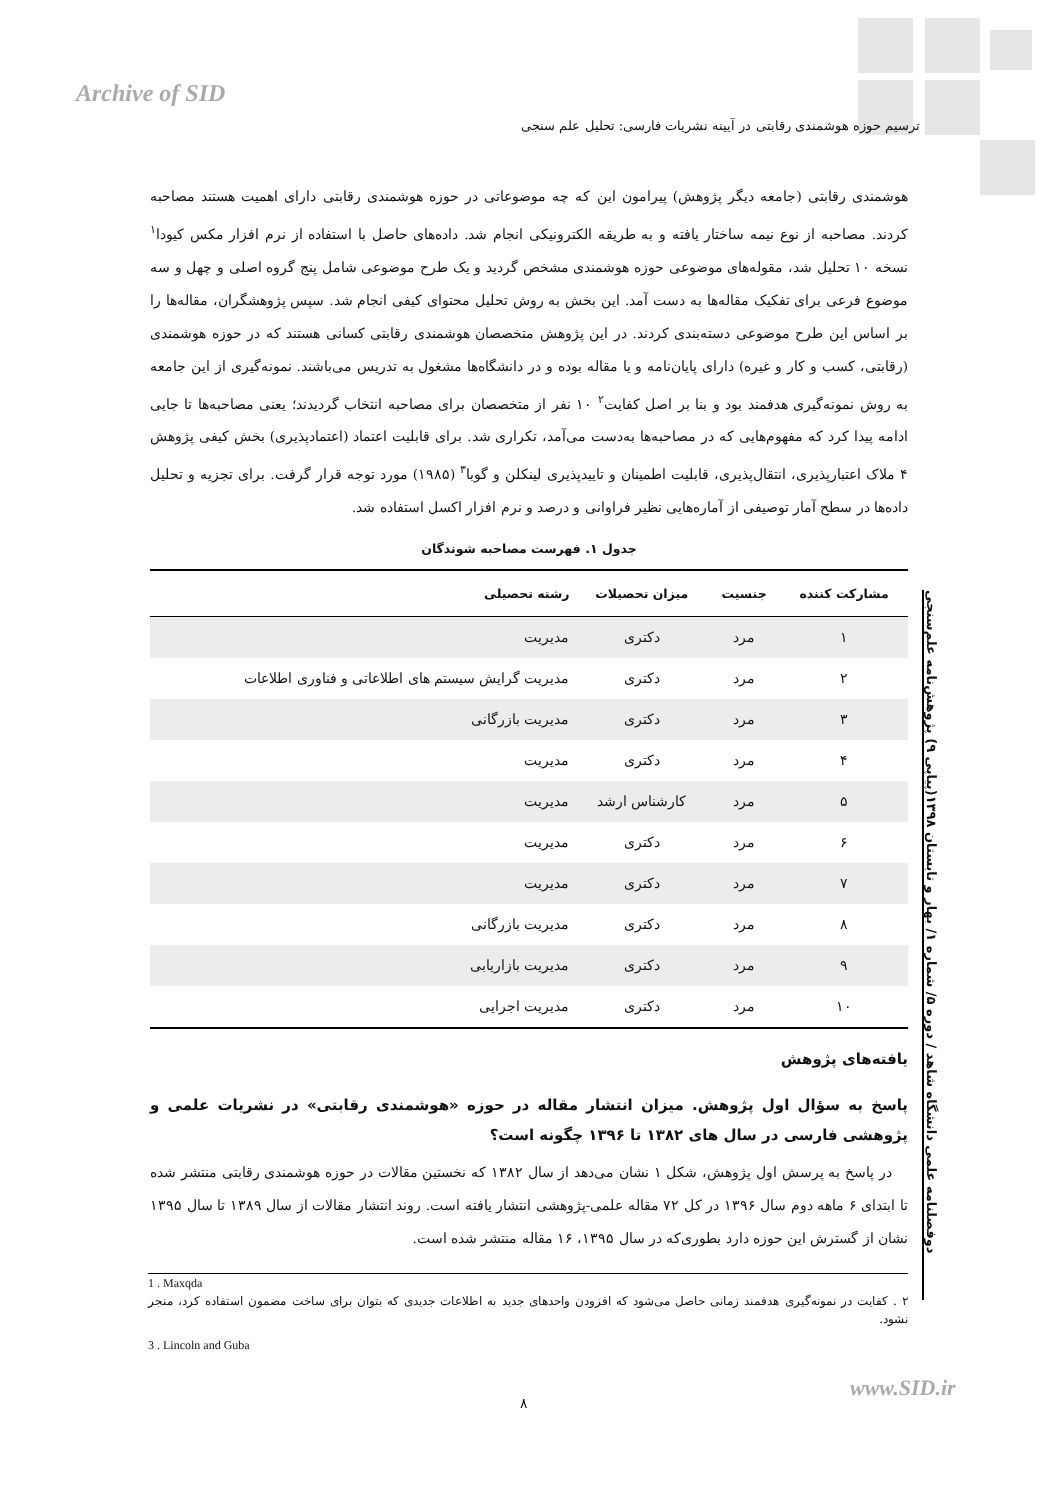Archive of SID
ترسیم حوزه هوشمندی رقابتی در آیینه نشریات فارسی: تحلیل علم سنجی
هوشمندی رقابتی (جامعه دیگر پژوهش) پیرامون این که چه موضوعاتی در حوزه هوشمندی رقابتی دارای اهمیت هستند مصاحبه کردند. مصاحبه از نوع نیمه ساختار یافته و به طریقه الکترونیکی انجام شد. داده‌های حاصل با استفاده از نرم افزار مکس کیودا<sup>۱</sup> نسخه ۱۰ تحلیل شد، مقوله‌های موضوعی حوزه هوشمندی مشخص گردید و یک طرح موضوعی شامل پنج گروه اصلی و چهل و سه موضوع فرعی برای تفکیک مقاله‌ها به دست آمد. این بخش به روش تحلیل محتوای کیفی انجام شد. سپس پژوهشگران، مقاله‌ها را بر اساس این طرح موضوعی دسته‌بندی کردند. در این پژوهش متخصصان هوشمندی رقابتی کسانی هستند که در حوزه هوشمندی (رقابتی، کسب و کار و غیره) دارای پایان‌نامه و یا مقاله بوده و در دانشگاه‌ها مشغول به تدریس می‌باشند. نمونه‌گیری از این جامعه به روش نمونه‌گیری هدفمند بود و بنا بر اصل کفایت<sup>۲</sup> ۱۰ نفر از متخصصان برای مصاحبه انتخاب گردیدند؛ یعنی مصاحبه‌ها تا جایی ادامه پیدا کرد که مفهوم‌هایی که در مصاحبه‌ها به‌دست می‌آمد، تکراری شد. برای قابلیت اعتماد (اعتمادپذیری) بخش کیفی پژوهش ۴ ملاک اعتبارپذیری، انتقال‌پذیری، قابلیت اطمینان و تاییدپذیری لینکلن و گوبا<sup>۳</sup> (۱۹۸۵) مورد توجه قرار گرفت. برای تجزیه و تحلیل داده‌ها در سطح آمار توصیفی از آماره‌هایی نظیر فراوانی و درصد و نرم افزار اکسل استفاده شد.
جدول ۱. فهرست مصاحبه شوندگان
| مشارکت کننده | جنسیت | میزان تحصیلات | رشته تحصیلی |
| --- | --- | --- | --- |
| ۱ | مرد | دکتری | مدیریت |
| ۲ | مرد | دکتری | مدیریت گرایش سیستم های اطلاعاتی و فناوری اطلاعات |
| ۳ | مرد | دکتری | مدیریت بازرگانی |
| ۴ | مرد | دکتری | مدیریت |
| ۵ | مرد | کارشناس ارشد | مدیریت |
| ۶ | مرد | دکتری | مدیریت |
| ۷ | مرد | دکتری | مدیریت |
| ۸ | مرد | دکتری | مدیریت بازرگانی |
| ۹ | مرد | دکتری | مدیریت بازاریابی |
| ۱۰ | مرد | دکتری | مدیریت اجرایی |
یافته‌های پژوهش
پاسخ به سؤال اول پژوهش. میزان انتشار مقاله در حوزه «هوشمندی رقابتی» در نشریات علمی و پژوهشی فارسی در سال های ۱۳۸۲ تا ۱۳۹۶ چگونه است؟
در پاسخ به پرسش اول پژوهش، شکل ۱ نشان می‌دهد از سال ۱۳۸۲ که نخستین مقالات در حوزه هوشمندی رقابتی منتشر شده تا ابتدای ۶ ماهه دوم سال ۱۳۹۶ در کل ۷۲ مقاله علمی-پژوهشی انتشار یافته است. روند انتشار مقالات از سال ۱۳۸۹ تا سال ۱۳۹۵ نشان از گسترش این حوزه دارد بطوری‌که در سال ۱۳۹۵، ۱۶ مقاله منتشر شده است.
1 . Maxqda
۲ . کفایت در نمونه‌گیری هدفمند زمانی حاصل می‌شود که افزودن واحدهای جدید به اطلاعات جدیدی که بتوان برای ساخت مضمون استفاده کرد، منجر نشود.
3 . Lincoln and Guba
دوفصلنامه علمی دانشگاه شاهد / دوره ۵/ شماره ۱/ بهار و تابستان ۱۳۹۸(پیاپی ۹) پژوهش‌نامه علم‌سنجی
www.SID.ir
۸